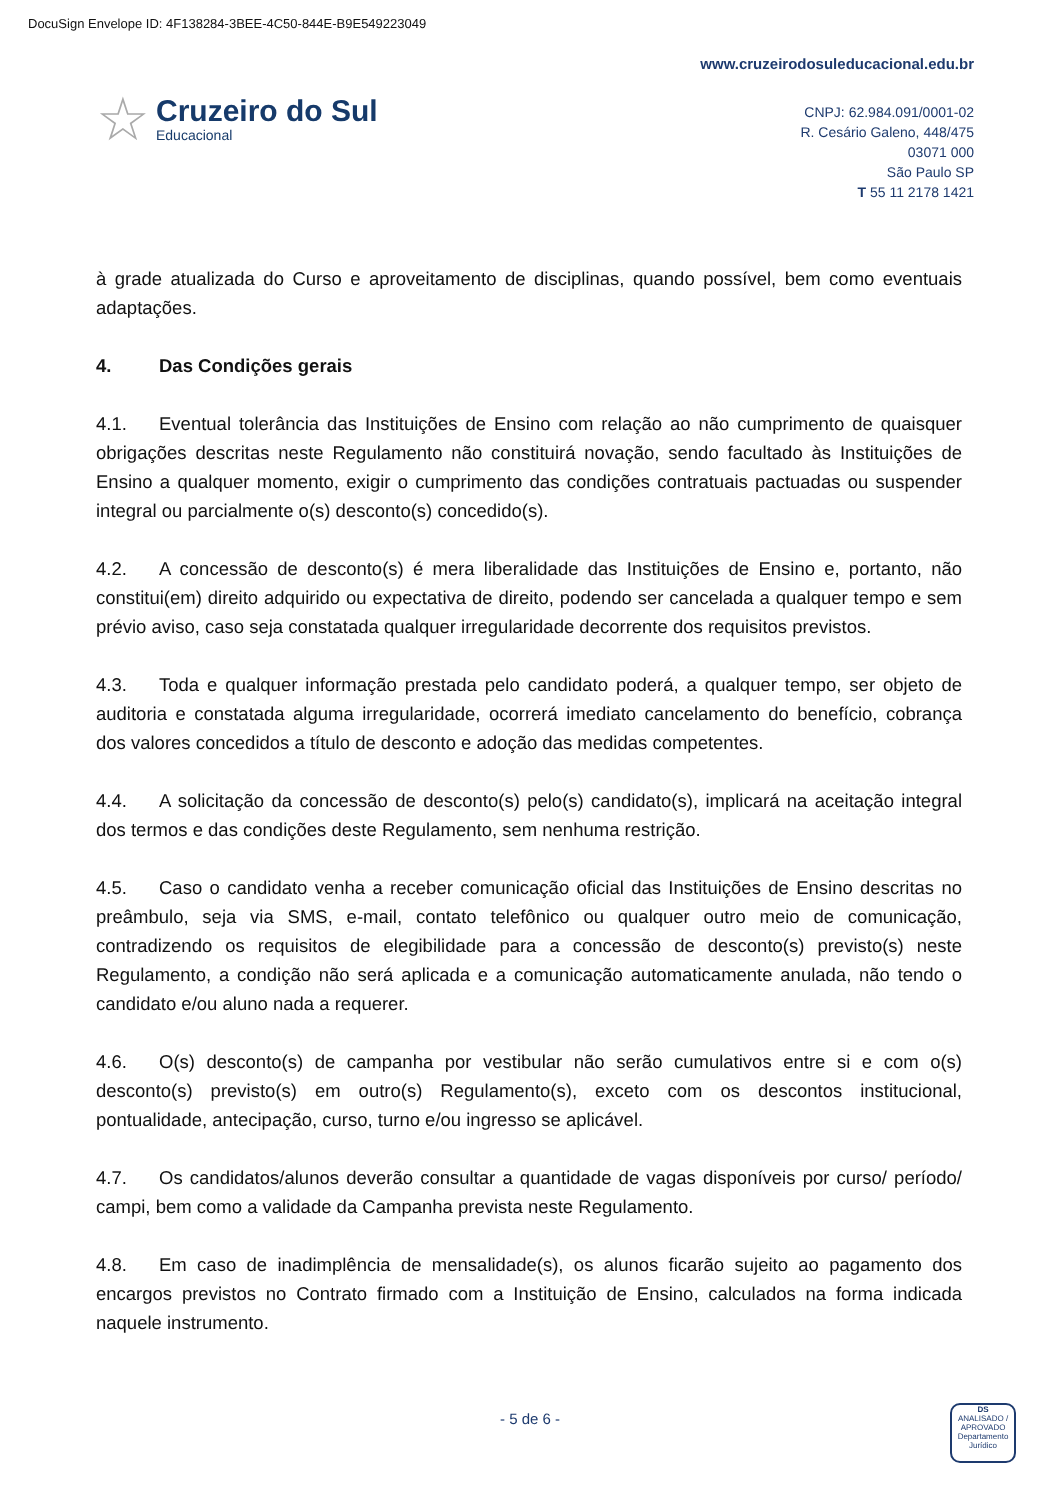DocuSign Envelope ID: 4F138284-3BEE-4C50-844E-B9E549223049
☆
Cruzeiro do Sul
Educacional
www.cruzeirodosuleducacional.edu.br
CNPJ: 62.984.091/0001-02
R. Cesário Galeno, 448/475
03071 000
São Paulo SP
T 55 11 2178 1421
à grade atualizada do Curso e aproveitamento de disciplinas, quando possível, bem como eventuais adaptações.
4. Das Condições gerais
4.1. Eventual tolerância das Instituições de Ensino com relação ao não cumprimento de quaisquer obrigações descritas neste Regulamento não constituirá novação, sendo facultado às Instituições de Ensino a qualquer momento, exigir o cumprimento das condições contratuais pactuadas ou suspender integral ou parcialmente o(s) desconto(s) concedido(s).
4.2. A concessão de desconto(s) é mera liberalidade das Instituições de Ensino e, portanto, não constitui(em) direito adquirido ou expectativa de direito, podendo ser cancelada a qualquer tempo e sem prévio aviso, caso seja constatada qualquer irregularidade decorrente dos requisitos previstos.
4.3. Toda e qualquer informação prestada pelo candidato poderá, a qualquer tempo, ser objeto de auditoria e constatada alguma irregularidade, ocorrerá imediato cancelamento do benefício, cobrança dos valores concedidos a título de desconto e adoção das medidas competentes.
4.4. A solicitação da concessão de desconto(s) pelo(s) candidato(s), implicará na aceitação integral dos termos e das condições deste Regulamento, sem nenhuma restrição.
4.5. Caso o candidato venha a receber comunicação oficial das Instituições de Ensino descritas no preâmbulo, seja via SMS, e-mail, contato telefônico ou qualquer outro meio de comunicação, contradizendo os requisitos de elegibilidade para a concessão de desconto(s) previsto(s) neste Regulamento, a condição não será aplicada e a comunicação automaticamente anulada, não tendo o candidato e/ou aluno nada a requerer.
4.6. O(s) desconto(s) de campanha por vestibular não serão cumulativos entre si e com o(s) desconto(s) previsto(s) em outro(s) Regulamento(s), exceto com os descontos institucional, pontualidade, antecipação, curso, turno e/ou ingresso se aplicável.
4.7. Os candidatos/alunos deverão consultar a quantidade de vagas disponíveis por curso/ período/ campi, bem como a validade da Campanha prevista neste Regulamento.
4.8. Em caso de inadimplência de mensalidade(s), os alunos ficarão sujeito ao pagamento dos encargos previstos no Contrato firmado com a Instituição de Ensino, calculados na forma indicada naquele instrumento.
- 5 de 6 -
DS
ANALISADO / APROVADO
Departamento Jurídico